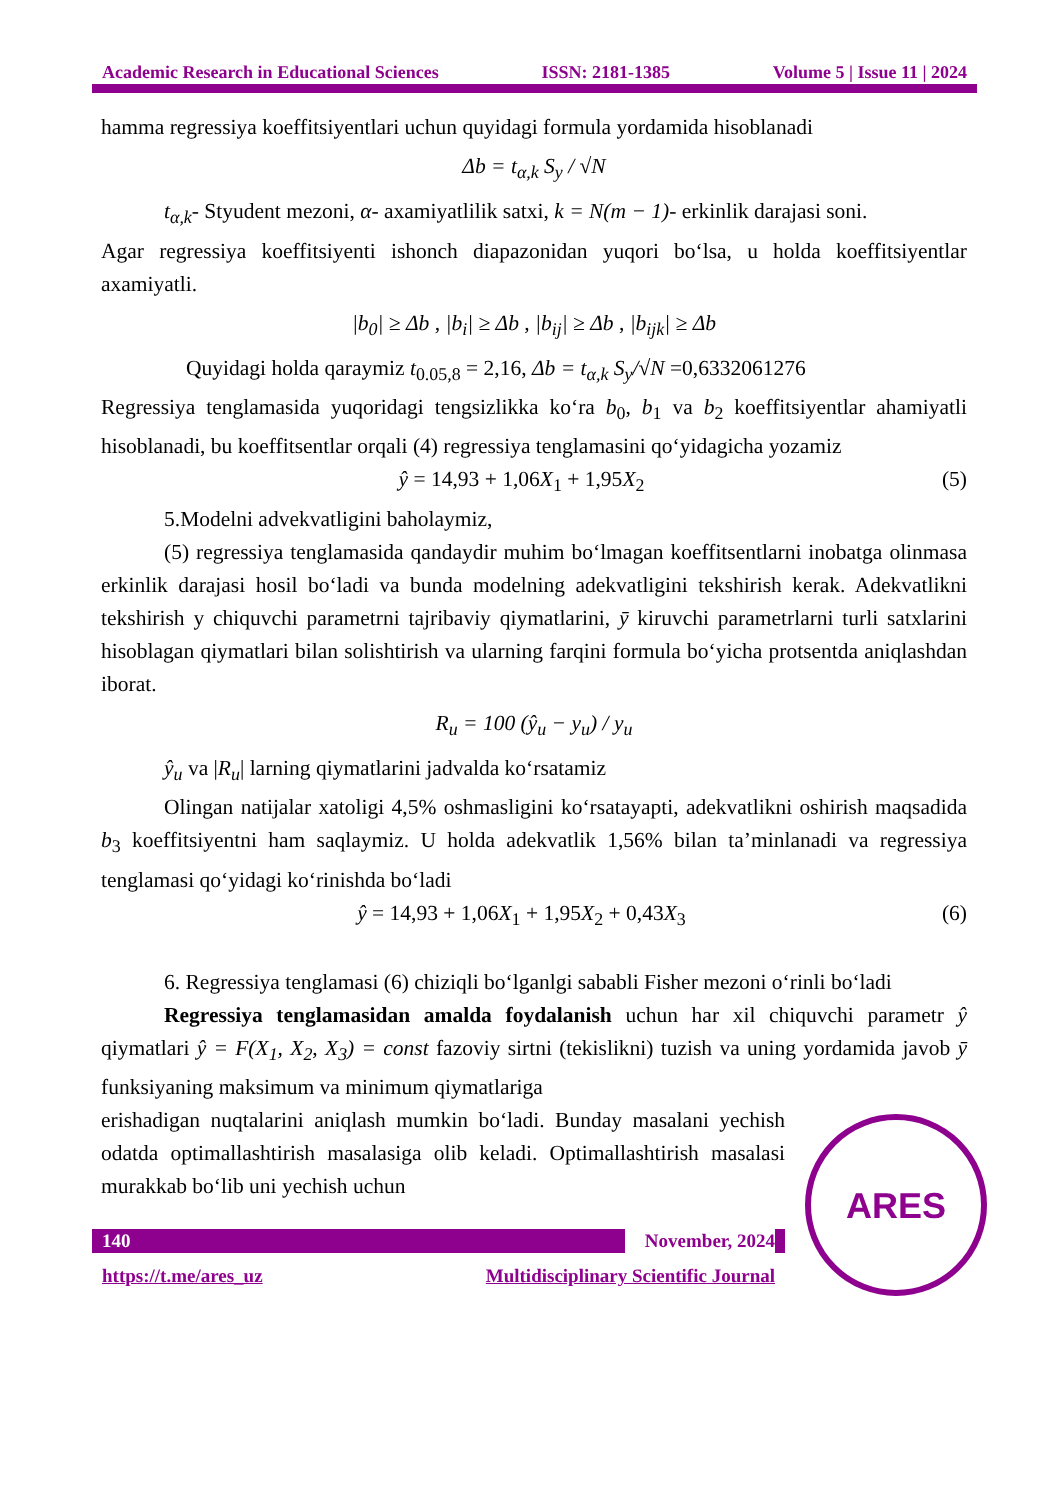Academic Research in Educational Sciences ISSN: 2181-1385 Volume 5 | Issue 11 | 2024
hamma regressiya koeffitsiyentlari uchun quyidagi formula yordamida hisoblanadi
Δb = t<sub>α,k</sub> S<sub>y</sub> / √N
t<sub>α,k</sub>- Styudent mezoni, α- axamiyatlilik satxi, k = N(m − 1)- erkinlik darajasi soni.
Agar regressiya koeffitsiyenti ishonch diapazonidan yuqori bo‘lsa, u holda koeffitsiyentlar axamiyatli.
|b<sub>0</sub>| ≥ Δb , |b<sub>i</sub>| ≥ Δb , |b<sub>ij</sub>| ≥ Δb , |b<sub>ijk</sub>| ≥ Δb
Quyidagi holda qaraymiz t<sub>0.05,8</sub> = 2,16, Δb = t<sub>α,k</sub> S<sub>y</sub>/√N =0,6332061276
Regressiya tenglamasida yuqoridagi tengsizlikka ko‘ra b<sub>0</sub>, b<sub>1</sub> va b<sub>2</sub> koeffitsiyentlar ahamiyatli hisoblanadi, bu koeffitsentlar orqali (4) regressiya tenglamasini qo‘yidagicha yozamiz
ŷ = 14,93 + 1,06X<sub>1</sub> + 1,95X<sub>2</sub> (5)
5.Modelni advekvatligini baholaymiz,
(5) regressiya tenglamasida qandaydir muhim bo‘lmagan koeffitsentlarni inobatga olinmasa erkinlik darajasi hosil bo‘ladi va bunda modelning adekvatligini tekshirish kerak. Adekvatlikni tekshirish y chiquvchi parametrni tajribaviy qiymatlarini, ȳ kiruvchi parametrlarni turli satxlarini hisoblagan qiymatlari bilan solishtirish va ularning farqini formula bo‘yicha protsentda aniqlashdan iborat.
R<sub>u</sub> = 100 (ŷ<sub>u</sub> − y<sub>u</sub>) / y<sub>u</sub>
ŷ<sub>u</sub> va |R<sub>u</sub>| larning qiymatlarini jadvalda ko‘rsatamiz
Olingan natijalar xatoligi 4,5% oshmasligini ko‘rsatayapti, adekvatlikni oshirish maqsadida b<sub>3</sub> koeffitsiyentni ham saqlaymiz. U holda adekvatlik 1,56% bilan ta’minlanadi va regressiya tenglamasi qo‘yidagi ko‘rinishda bo‘ladi
ŷ = 14,93 + 1,06X<sub>1</sub> + 1,95X<sub>2</sub> + 0,43X<sub>3</sub> (6)
6. Regressiya tenglamasi (6) chiziqli bo‘lganlgi sababli Fisher mezoni o‘rinli bo‘ladi
Regressiya tenglamasidan amalda foydalanish uchun har xil chiquvchi parametr ŷ qiymatlari ŷ = F(X<sub>1</sub>, X<sub>2</sub>, X<sub>3</sub>) = const fazoviy sirtni (tekislikni) tuzish va uning yordamida javob ȳ funksiyaning maksimum va minimum qiymatlariga
ARES
erishadigan nuqtalarini aniqlash mumkin bo‘ladi. Bunday masalani yechish odatda optimallashtirish masalasiga olib keladi. Optimallashtirish masalasi murakkab bo‘lib uni yechish uchun
140 November, 2024
https://t.me/ares_uz Multidisciplinary Scientific Journal